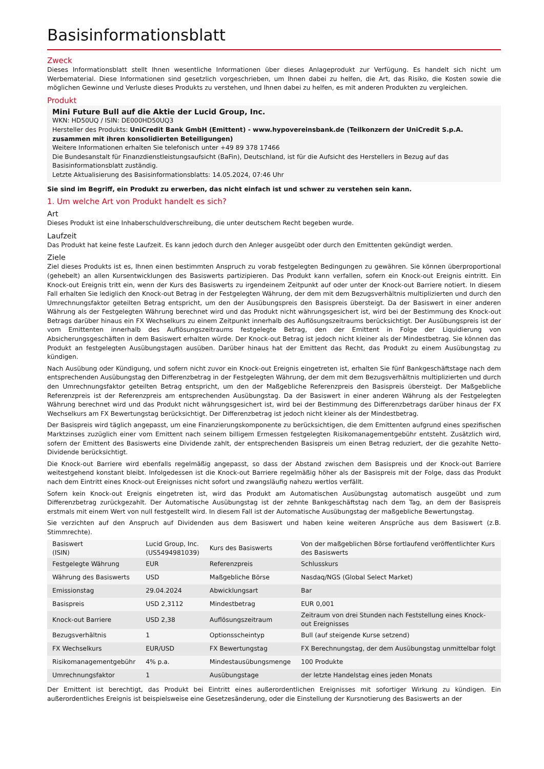Basisinformationsblatt
Zweck
Dieses Informationsblatt stellt Ihnen wesentliche Informationen über dieses Anlageprodukt zur Verfügung. Es handelt sich nicht um Werbematerial. Diese Informationen sind gesetzlich vorgeschrieben, um Ihnen dabei zu helfen, die Art, das Risiko, die Kosten sowie die möglichen Gewinne und Verluste dieses Produkts zu verstehen, und Ihnen dabei zu helfen, es mit anderen Produkten zu vergleichen.
Produkt
Mini Future Bull auf die Aktie der Lucid Group, Inc.
WKN: HD50UQ / ISIN: DE000HD50UQ3
Hersteller des Produkts: UniCredit Bank GmbH (Emittent) - www.hypovereinsbank.de (Teilkonzern der UniCredit S.p.A. zusammen mit ihren konsolidierten Beteiligungen)
Weitere Informationen erhalten Sie telefonisch unter +49 89 378 17466
Die Bundesanstalt für Finanzdienstleistungsaufsicht (BaFin), Deutschland, ist für die Aufsicht des Herstellers in Bezug auf das Basisinformationsblatt zuständig.
Letzte Aktualisierung des Basisinformationsblatts: 14.05.2024, 07:46 Uhr
Sie sind im Begriff, ein Produkt zu erwerben, das nicht einfach ist und schwer zu verstehen sein kann.
1. Um welche Art von Produkt handelt es sich?
Art
Dieses Produkt ist eine Inhaberschuldverschreibung, die unter deutschem Recht begeben wurde.
Laufzeit
Das Produkt hat keine feste Laufzeit. Es kann jedoch durch den Anleger ausgeübt oder durch den Emittenten gekündigt werden.
Ziele
Ziel dieses Produkts ist es, Ihnen einen bestimmten Anspruch zu vorab festgelegten Bedingungen zu gewähren. Sie können überproportional (gehebelt) an allen Kursentwicklungen des Basiswerts partizipieren. Das Produkt kann verfallen, sofern ein Knock-out Ereignis eintritt. Ein Knock-out Ereignis tritt ein, wenn der Kurs des Basiswerts zu irgendeinem Zeitpunkt auf oder unter der Knock-out Barriere notiert. In diesem Fall erhalten Sie lediglich den Knock-out Betrag in der Festgelegten Währung, der dem mit dem Bezugsverhältnis multiplizierten und durch den Umrechnungsfaktor geteilten Betrag entspricht, um den der Ausübungspreis den Basispreis übersteigt. Da der Basiswert in einer anderen Währung als der Festgelegten Währung berechnet wird und das Produkt nicht währungsgesichert ist, wird bei der Bestimmung des Knock-out Betrags darüber hinaus ein FX Wechselkurs zu einem Zeitpunkt innerhalb des Auflösungszeitraums berücksichtigt. Der Ausübungspreis ist der vom Emittenten innerhalb des Auflösungszeitraums festgelegte Betrag, den der Emittent in Folge der Liquidierung von Absicherungsgeschäften in dem Basiswert erhalten würde. Der Knock-out Betrag ist jedoch nicht kleiner als der Mindestbetrag. Sie können das Produkt an festgelegten Ausübungstagen ausüben. Darüber hinaus hat der Emittent das Recht, das Produkt zu einem Ausübungstag zu kündigen.
Nach Ausübung oder Kündigung, und sofern nicht zuvor ein Knock-out Ereignis eingetreten ist, erhalten Sie fünf Bankgeschäftstage nach dem entsprechenden Ausübungstag den Differenzbetrag in der Festgelegten Währung, der dem mit dem Bezugsverhältnis multiplizierten und durch den Umrechnungsfaktor geteilten Betrag entspricht, um den der Maßgebliche Referenzpreis den Basispreis übersteigt. Der Maßgebliche Referenzpreis ist der Referenzpreis am entsprechenden Ausübungstag. Da der Basiswert in einer anderen Währung als der Festgelegten Währung berechnet wird und das Produkt nicht währungsgesichert ist, wird bei der Bestimmung des Differenzbetrags darüber hinaus der FX Wechselkurs am FX Bewertungstag berücksichtigt. Der Differenzbetrag ist jedoch nicht kleiner als der Mindestbetrag.
Der Basispreis wird täglich angepasst, um eine Finanzierungskomponente zu berücksichtigen, die dem Emittenten aufgrund eines spezifischen Marktzinses zuzüglich einer vom Emittent nach seinem billigem Ermessen festgelegten Risikomanagementgebühr entsteht. Zusätzlich wird, sofern der Emittent des Basiswerts eine Dividende zahlt, der entsprechenden Basispreis um einen Betrag reduziert, der die gezahlte Netto-Dividende berücksichtigt.
Die Knock-out Barriere wird ebenfalls regelmäßig angepasst, so dass der Abstand zwischen dem Basispreis und der Knock-out Barriere weitestgehend konstant bleibt. Infolgedessen ist die Knock-out Barriere regelmäßig höher als der Basispreis mit der Folge, dass das Produkt nach dem Eintritt eines Knock-out Ereignisses nicht sofort und zwangsläufig nahezu wertlos verfällt.
Sofern kein Knock-out Ereignis eingetreten ist, wird das Produkt am Automatischen Ausübungstag automatisch ausgeübt und zum Differenzbetrag zurückgezahlt. Der Automatische Ausübungstag ist der zehnte Bankgeschäftstag nach dem Tag, an dem der Basispreis erstmals mit einem Wert von null festgestellt wird. In diesem Fall ist der Automatische Ausübungstag der maßgebliche Bewertungstag.
Sie verzichten auf den Anspruch auf Dividenden aus dem Basiswert und haben keine weiteren Ansprüche aus dem Basiswert (z.B. Stimmrechte).
| Basiswert (ISIN) | Lucid Group, Inc. (US5494981039) | Kurs des Basiswerts | Von der maßgeblichen Börse fortlaufend veröffentlichter Kurs des Basiswerts |
| Festgelegte Währung | EUR | Referenzpreis | Schlusskurs |
| Währung des Basiswerts | USD | Maßgebliche Börse | Nasdaq/NGS (Global Select Market) |
| Emissionstag | 29.04.2024 | Abwicklungsart | Bar |
| Basispreis | USD 2,3112 | Mindestbetrag | EUR 0,001 |
| Knock-out Barriere | USD 2,38 | Auflösungszeitraum | Zeitraum von drei Stunden nach Feststellung eines Knock-out Ereignisses |
| Bezugsverhältnis | 1 | Optionsscheintyp | Bull (auf steigende Kurse setzend) |
| FX Wechselkurs | EUR/USD | FX Bewertungstag | FX Berechnungstag, der dem Ausübungstag unmittelbar folgt |
| Risikomanagementgebühr | 4% p.a. | Mindestausübungsmenge | 100 Produkte |
| Umrechnungsfaktor | 1 | Ausübungstage | der letzte Handelstag eines jeden Monats |
Der Emittent ist berechtigt, das Produkt bei Eintritt eines außerordentlichen Ereignisses mit sofortiger Wirkung zu kündigen. Ein außerordentliches Ereignis ist beispielsweise eine Gesetzesänderung, oder die Einstellung der Kursnotierung des Basiswerts an der